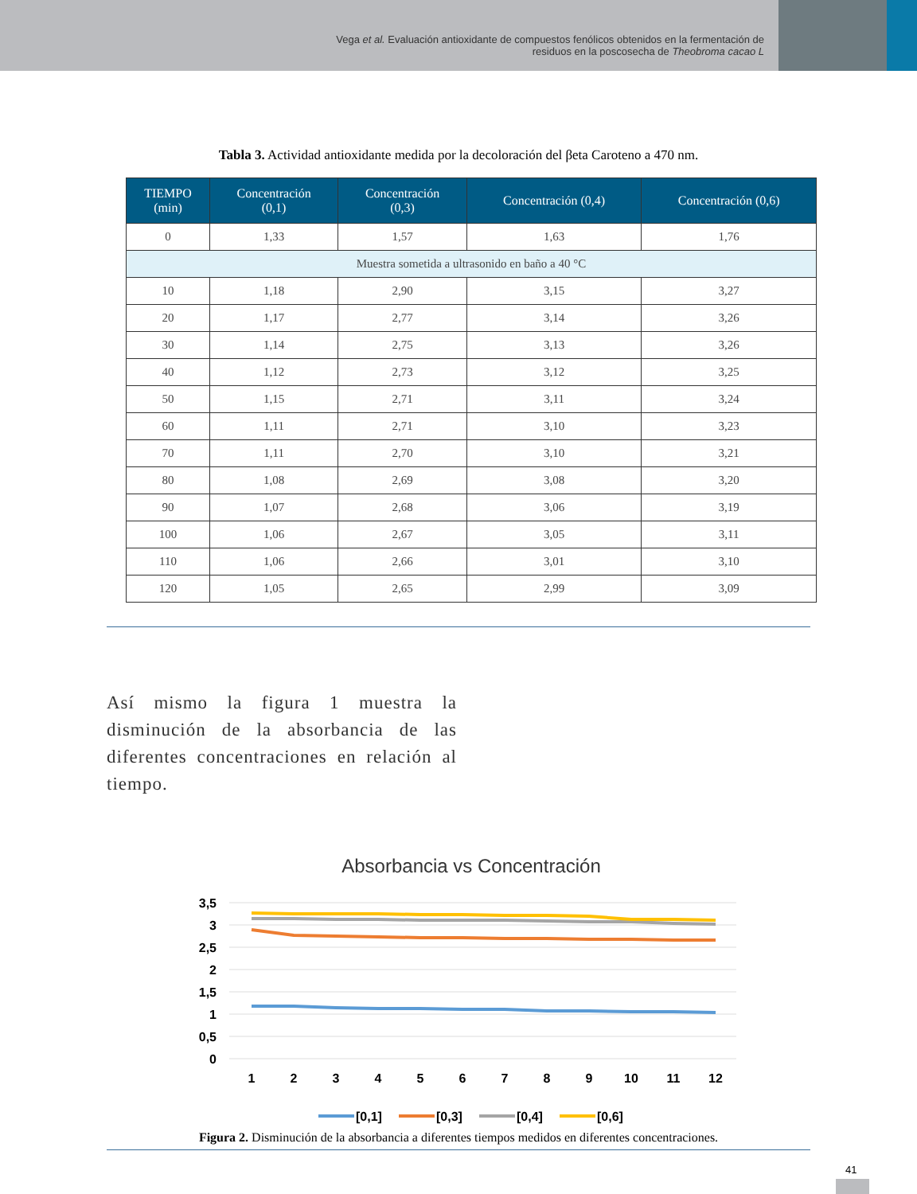Vega et al. Evaluación antioxidante de compuestos fenólicos obtenidos en la fermentación de
residuos en la poscosecha de Theobroma cacao L
Tabla 3. Actividad antioxidante medida por la decoloración del βeta Caroteno a 470 nm.
| TIEMPO (min) | Concentración (0,1) | Concentración (0,3) | Concentración (0,4) | Concentración (0,6) |
| --- | --- | --- | --- | --- |
| 0 | 1,33 | 1,57 | 1,63 | 1,76 |
| Muestra sometida a ultrasonido en baño a 40 °C | | | | |
| 10 | 1,18 | 2,90 | 3,15 | 3,27 |
| 20 | 1,17 | 2,77 | 3,14 | 3,26 |
| 30 | 1,14 | 2,75 | 3,13 | 3,26 |
| 40 | 1,12 | 2,73 | 3,12 | 3,25 |
| 50 | 1,15 | 2,71 | 3,11 | 3,24 |
| 60 | 1,11 | 2,71 | 3,10 | 3,23 |
| 70 | 1,11 | 2,70 | 3,10 | 3,21 |
| 80 | 1,08 | 2,69 | 3,08 | 3,20 |
| 90 | 1,07 | 2,68 | 3,06 | 3,19 |
| 100 | 1,06 | 2,67 | 3,05 | 3,11 |
| 110 | 1,06 | 2,66 | 3,01 | 3,10 |
| 120 | 1,05 | 2,65 | 2,99 | 3,09 |
Así mismo la figura 1 muestra la disminución de la absorbancia de las diferentes concentraciones en relación al tiempo.
Absorbancia vs Concentración
3,5
3
2,5
2
1,5
1
0,5
0
1
2
3
4
5
6
7
8
9
10
11
12
[0,1]
[0,3]
[0,4]
[0,6]
Figura 2. Disminución de la absorbancia a diferentes tiempos medidos en diferentes concentraciones.
41